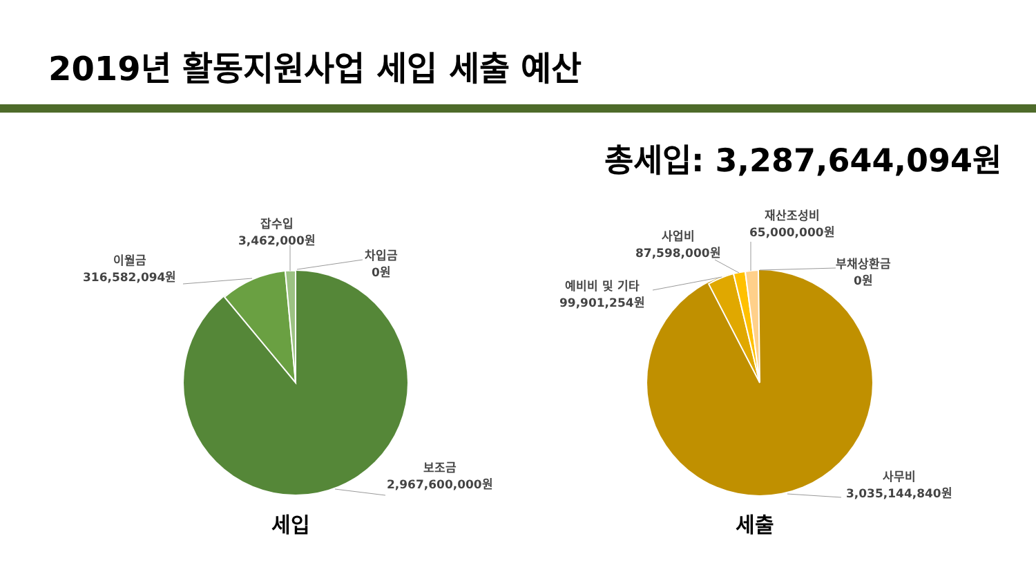2019년 활동지원사업 세입 세출 예산
총세입: 3,287,644,094원
이월금
316,582,094원
잡수입
3,462,000원
차입금
0원
보조금
2,967,600,000원
예비비 및 기타
99,901,254원
사업비
87,598,000원
재산조성비
65,000,000원
부채상환금
0원
사무비
3,035,144,840원
세입 세출